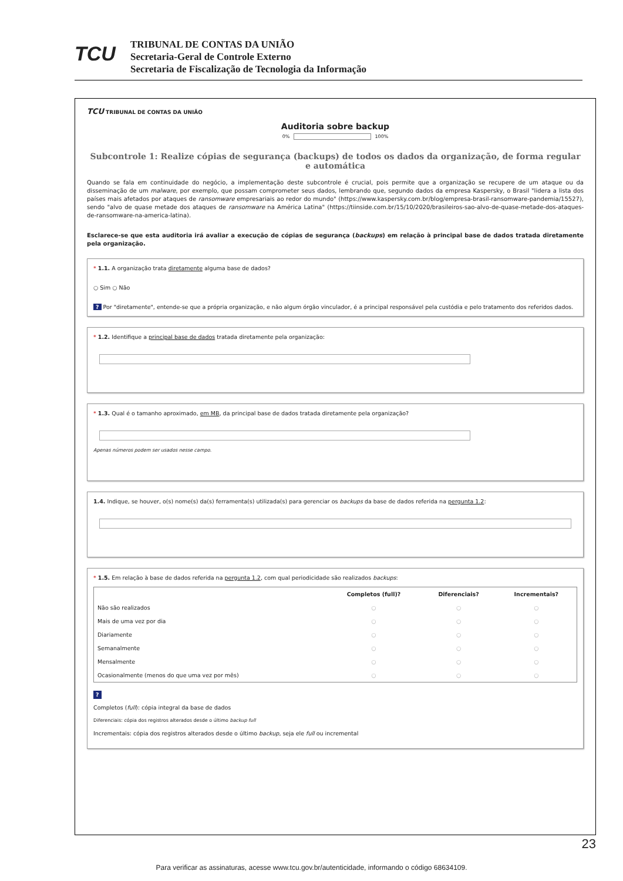TCU
TRIBUNAL DE CONTAS DA UNIÃO
Secretaria-Geral de Controle Externo
Secretaria de Fiscalização de Tecnologia da Informação
TCU TRIBUNAL DE CONTAS DA UNIÃO
Auditoria sobre backup
0% 100%
Subcontrole 1: Realize cópias de segurança (backups) de todos os dados da organização, de forma regular e automática
Quando se fala em continuidade do negócio, a implementação deste subcontrole é crucial, pois permite que a organização se recupere de um ataque ou da disseminação de um malware, por exemplo, que possam comprometer seus dados, lembrando que, segundo dados da empresa Kaspersky, o Brasil "lidera a lista dos países mais afetados por ataques de ransomware empresariais ao redor do mundo" (https://www.kaspersky.com.br/blog/empresa-brasil-ransomware-pandemia/15527), sendo "alvo de quase metade dos ataques de ransomware na América Latina" (https://tiinside.com.br/15/10/2020/brasileiros-sao-alvo-de-quase-metade-dos-ataques-de-ransomware-na-america-latina).
Esclarece-se que esta auditoria irá avaliar a execução de cópias de segurança (backups) em relação à principal base de dados tratada diretamente pela organização.
* 1.1. A organização trata diretamente alguma base de dados?
○ Sim ○ Não
? Por "diretamente", entende-se que a própria organização, e não algum órgão vinculador, é a principal responsável pela custódia e pelo tratamento dos referidos dados.
* 1.2. Identifique a principal base de dados tratada diretamente pela organização:
* 1.3. Qual é o tamanho aproximado, em MB, da principal base de dados tratada diretamente pela organização?
Apenas números podem ser usados nesse campo.
1.4. Indique, se houver, o(s) nome(s) da(s) ferramenta(s) utilizada(s) para gerenciar os backups da base de dados referida na pergunta 1.2:
* 1.5. Em relação à base de dados referida na pergunta 1.2, com qual periodicidade são realizados backups:
| | Completos (full)? | Diferenciais? | Incrementais? |
| --- | --- | --- | --- |
| Não são realizados | ○ | ○ | ○ |
| Mais de uma vez por dia | ○ | ○ | ○ |
| Diariamente | ○ | ○ | ○ |
| Semanalmente | ○ | ○ | ○ |
| Mensalmente | ○ | ○ | ○ |
| Ocasionalmente (menos do que uma vez por mês) | ○ | ○ | ○ |
?
Completos (full): cópia integral da base de dados
Diferenciais: cópia dos registros alterados desde o último backup full
Incrementais: cópia dos registros alterados desde o último backup, seja ele full ou incremental
23
Para verificar as assinaturas, acesse www.tcu.gov.br/autenticidade, informando o código 68634109.